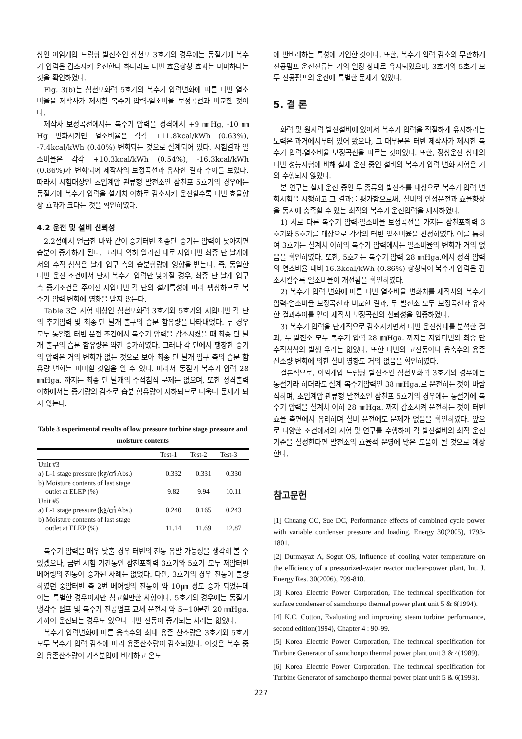상인 아임계압 드럼형 발전소인 삼천포 3호기의 경우에는 동절기에 복수기 압력을 감소시켜 운전한다 하더라도 터빈 효율향상 효과는 미미하다는 것을 확인하였다.
Fig. 3(b)는 삼천포화력 5호기의 복수기 압력변화에 따른 터빈 열소비율을 제작사가 제시한 복수기 압력-열소비율 보정곡선과 비교한 것이다.
제작사 보정곡선에서는 복수기 압력을 정격에서 +9 ㎜Hg, -10 ㎜Hg 변화시키면 열소비율은 각각 +11.8kcal/kWh (0.63%), -7.4kcal/kWh (0.40%) 변화되는 것으로 설계되어 있다. 시험결과 열소비율은 각각 +10.3kcal/kWh (0.54%), -16.3kcal/kWh (0.86%)가 변화되어 제작사의 보정곡선과 유사한 결과 추이를 보였다. 따라서 시험대상인 초임계압 관류형 발전소인 삼천포 5호기의 경우에는 동절기에 복수기 압력을 설계치 이하로 감소시켜 운전할수록 터빈 효율향상 효과가 크다는 것을 확인하였다.
4.2 운전 및 설비 신뢰성
2.2절에서 언급한 바와 같이 증기터빈 최종단 증기는 압력이 낮아지면 습분이 증가하게 된다. 그러나 익히 알려진 대로 저압터빈 최종 단 날개에서의 수적 침식은 날개 입구 측의 습분함량에 영향을 받는다. 즉, 동일한 터빈 운전 조건에서 단지 복수기 압력만 낮아질 경우, 최종 단 날개 입구 측 증기조건은 주어진 저압터빈 각 단의 설계특성에 따라 팽창하므로 복수기 압력 변화에 영향을 받지 않는다.
Table 3은 시험 대상인 삼천포화력 3호기와 5호기의 저압터빈 각 단의 추기압력 및 최종 단 날개 출구의 습분 함유량을 나타내었다. 두 경우 모두 동일한 터빈 운전 조건에서 복수기 압력을 감소시켰을 때 최종 단 날개 출구의 습분 함유량은 약간 증가하였다. 그러나 각 단에서 팽창한 증기의 압력은 거의 변화가 없는 것으로 보아 최종 단 날개 입구 측의 습분 함유량 변화는 미미할 것임을 알 수 있다. 따라서 동절기 복수기 압력 28 ㎜Hga. 까지는 최종 단 날개의 수적침식 문제는 없으며, 또한 정격출력 이하에서는 증기량의 감소로 습분 함유량이 저하되므로 더욱더 문제가 되지 않는다.
Table 3 experimental results of low pressure turbine stage pressure and moisture contents
| | Test-1 | Test-2 | Test-3 |
| --- | --- | --- | --- |
| Unit #3 | | | |
| a) L-1 stage pressure (㎏/㎠ Abs.) | 0.332 | 0.331 | 0.330 |
| b) Moisture contents of last stage outlet at ELEP (%) | 9.82 | 9.94 | 10.11 |
| Unit #5 | | | |
| a) L-1 stage pressure (㎏/㎠ Abs.) | 0.240 | 0.165 | 0.243 |
| b) Moisture contents of last stage outlet at ELEP (%) | 11.14 | 11.69 | 12.87 |
복수기 압력을 매우 낮출 경우 터빈의 진동 유발 가능성을 생각해 볼 수 있겠으나, 금번 시험 기간동안 삼천포화력 3호기와 5호기 모두 저압터빈 베어링의 진동이 증가된 사례는 없었다. 다만, 3호기의 경우 진동이 불량하였던 중압터빈 측 2번 베어링의 진동이 약 10㎛ 정도 증가 되었는데 이는 특별한 경우이지만 참고할만한 사항이다. 5호기의 경우에는 동절기 냉각수 펌프 및 복수기 진공펌프 교체 운전시 약 5~10분간 20 ㎜Hga. 가까이 운전되는 경우도 있으나 터빈 진동이 증가되는 사례는 없었다.
복수기 압력변화에 따른 응축수의 최대 용존 산소량은 3호기와 5호기 모두 복수기 압력 감소에 따라 용존산소량이 감소되었다. 이것은 복수 중의 용존산소량이 가스분압에 비례하고 온도
에 반비례하는 특성에 기인한 것이다. 또한, 복수기 압력 감소와 무관하게 진공펌프 운전전류는 거의 일정 상태로 유지되었으며, 3호기와 5호기 모두 진공펌프의 운전에 특별한 문제가 없었다.
5. 결 론
화력 및 원자력 발전설비에 있어서 복수기 압력을 적절하게 유지하려는 노력은 과거에서부터 있어 왔으나, 그 대부분은 터빈 제작사가 제시한 복수기 압력-열소비율 보정곡선을 따르는 것이었다. 또한, 정상운전 상태의 터빈 성능시험에 비해 실제 운전 중인 설비의 복수기 압력 변화 시험은 거의 수행되지 않았다.
본 연구는 실제 운전 중인 두 종류의 발전소를 대상으로 복수기 압력 변화시험을 시행하고 그 결과를 평가함으로써, 설비의 안정운전과 효율향상을 동시에 충족할 수 있는 최적의 복수기 운전압력을 제시하였다.
1) 서로 다른 복수기 압력-열소비율 보정곡선을 가지는 삼천포화력 3호기와 5호기를 대상으로 각각의 터빈 열소비율을 산정하였다. 이를 통하여 3호기는 설계치 이하의 복수기 압력에서는 열소비율의 변화가 거의 없음을 확인하였다. 또한, 5호기는 복수기 압력 28 ㎜Hga.에서 정격 압력의 열소비율 대비 16.3kcal/kWh (0.86%) 향상되어 복수기 압력을 감소시킬수록 열소비율이 개선됨을 확인하였다.
2) 복수기 압력 변화에 따른 터빈 열소비율 변화치를 제작사의 복수기 압력-열소비율 보정곡선과 비교한 결과, 두 발전소 모두 보정곡선과 유사한 결과추이를 얻어 제작사 보정곡선의 신뢰성을 입증하였다.
3) 복수기 압력을 단계적으로 감소시키면서 터빈 운전상태를 분석한 결과, 두 발전소 모두 복수기 압력 28 ㎜Hga. 까지는 저압터빈의 최종 단 수적침식의 발생 우려는 없었다. 또한 터빈의 고진동이나 응축수의 용존산소량 변화에 의한 설비 영향도 거의 없음을 확인하였다.
결론적으로, 아임계압 드럼형 발전소인 삼천포화력 3호기의 경우에는 동절기라 하더라도 설계 복수기압력인 38 ㎜Hga.로 운전하는 것이 바람직하며, 초임계압 관류형 발전소인 삼천포 5호기의 경우에는 동절기에 복수기 압력을 설계치 이하 28 ㎜Hga. 까지 감소시켜 운전하는 것이 터빈 효율 측면에서 유리하며 설비 운전에도 문제가 없음을 확인하였다. 앞으로 다양한 조건에서의 시험 및 연구를 수행하여 각 발전설비의 최적 운전기준을 설정한다면 발전소의 효율적 운영에 많은 도움이 될 것으로 예상한다.
참고문헌
[1] Chuang CC, Sue DC, Performance effects of combined cycle power with variable condenser pressure and loading. Energy 30(2005), 1793-1801.
[2] Durmayaz A, Sogut OS, Influence of cooling water temperature on the efficiency of a pressurized-water reactor nuclear-power plant, Int. J. Energy Res. 30(2006), 799-810.
[3] Korea Electric Power Corporation, The technical specification for surface condenser of samchonpo thermal power plant unit 5 & 6(1994).
[4] K.C. Cotton, Evaluating and improving steam turbine performance, second edition(1994), Chapter 4 : 90-99.
[5] Korea Electric Power Corporation, The technical specification for Turbine Generator of samchonpo thermal power plant unit 3 & 4(1989).
[6] Korea Electric Power Corporation. The technical specification for Turbine Generator of samchonpo thermal power plant unit 5 & 6(1993).
227